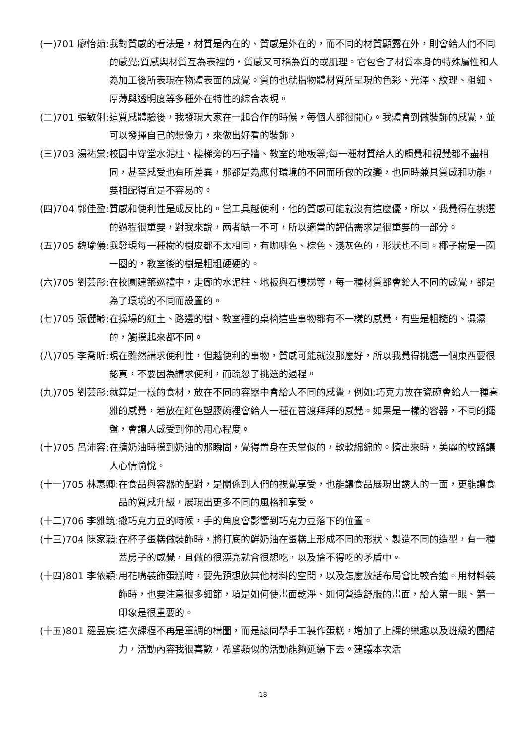(一)701 廖怡茹: 我對質感的看法是，材質是內在的、質感是外在的，而不同的材質顯露在外，則會給人們不同的感覺;質感與材質互為表裡的，質感又可稱為質的或肌理。它包含了材質本身的特殊屬性和人為加工後所表現在物體表面的感覺。質的也就指物體材質所呈現的色彩、光澤、紋理、粗細、厚薄與透明度等多種外在特性的綜合表現。
(二)701 張敏俐: 這質感體驗後，我發現大家在一起合作的時候，每個人都很開心。我體會到做裝飾的感覺，並可以發揮自己的想像力，來做出好看的裝飾。
(三)703 湯祐棠: 校園中穿堂水泥柱、樓梯旁的石子牆、教室的地板等;每一種材質給人的觸覺和視覺都不盡相同，甚至感受也有所差異，那都是為應付環境的不同而所做的改變，也同時兼具質感和功能，要相配得宜是不容易的。
(四)704 郭佳盈: 質感和便利性是成反比的。當工具越便利，他的質感可能就沒有這麼優，所以，我覺得在挑選的過程很重要，對我來說，兩者缺一不可，所以適當的評估需求是很重要的一部分。
(五)705 魏瑜儀: 我發現每一種樹的樹皮都不太相同，有咖啡色、棕色、淺灰色的，形狀也不同。椰子樹是一圈一圈的，教室後的樹是粗粗硬硬的。
(六)705 劉芸彤: 在校園建築巡禮中，走廊的水泥柱、地板與石樓梯等，每一種材質都會給人不同的感覺，都是為了環境的不同而設置的。
(七)705 張儷齡: 在操場的紅土、路邊的樹、教室裡的桌椅這些事物都有不一樣的感覺，有些是粗糙的、濕濕的，觸摸起來都不同。
(八)705 李喬昕: 現在雖然講求便利性，但越便利的事物，質感可能就沒那麼好，所以我覺得挑選一個東西要很認真，不要因為講求便利，而疏忽了挑選的過程。
(九)705 劉芸彤: 就算是一樣的食材，放在不同的容器中會給人不同的感覺，例如:巧克力放在瓷碗會給人一種高雅的感覺，若放在紅色塑膠碗裡會給人一種在普渡拜拜的感覺。如果是一樣的容器，不同的擺盤，會讓人感受到你的用心程度。
(十)705 呂沛容: 在擠奶油時摸到奶油的那瞬間，覺得置身在天堂似的，軟軟綿綿的。擠出來時，美麗的紋路讓人心情愉悅。
(十一)705 林惠卿: 在食品與容器的配對，是關係到人們的視覺享受，也能讓食品展現出誘人的一面，更能讓食品的質感升級，展現出更多不同的風格和享受。
(十二)706 李雅筑: 撒巧克力豆的時候，手的角度會影響到巧克力豆落下的位置。
(十三)704 陳家穎: 在杯子蛋糕做裝飾時，將打底的鮮奶油在蛋糕上形成不同的形狀、製造不同的造型，有一種蓋房子的感覺，且做的很漂亮就會很想吃，以及捨不得吃的矛盾中。
(十四)801 李依穎: 用花嘴裝飾蛋糕時，要先預想放其他材料的空間，以及怎麼放話布局會比較合適。用材料裝飾時，也要注意很多細節，項是如何使畫面乾淨、如何營造舒服的畫面，給人第一眼、第一印象是很重要的。
(十五)801 羅昱宸: 這次課程不再是單調的構圖，而是讓同學手工製作蛋糕，增加了上課的樂趣以及班級的團結力，活動內容我很喜歡，希望類似的活動能夠延續下去。建議本次活
18